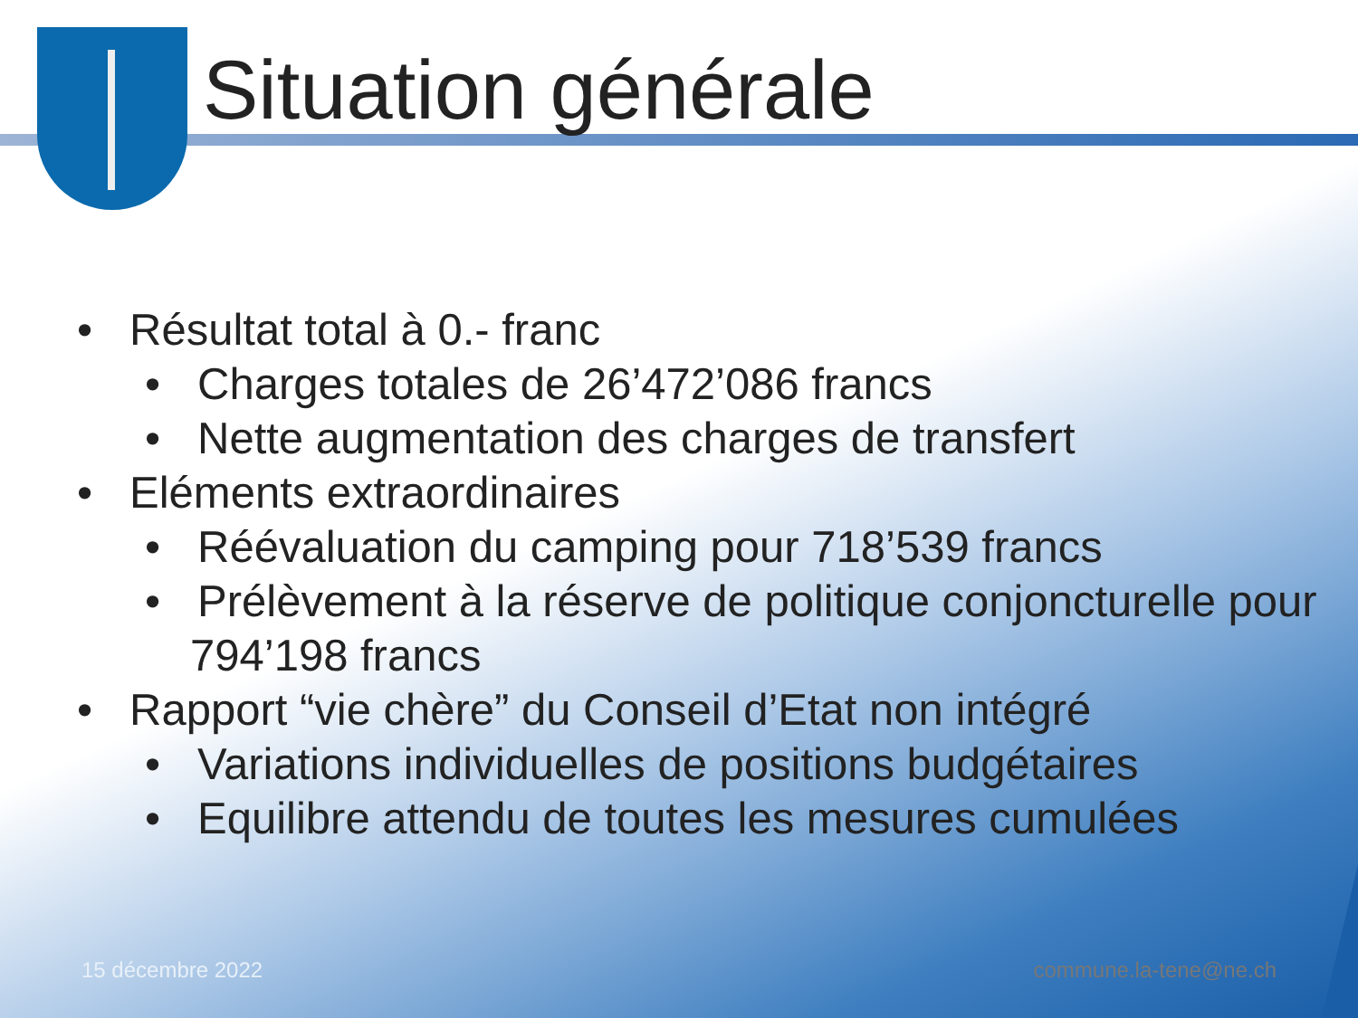Situation générale
• Résultat total à 0.- franc
• Charges totales de 26’472’086 francs
• Nette augmentation des charges de transfert
• Eléments extraordinaires
• Réévaluation du camping pour 718’539 francs
• Prélèvement à la réserve de politique conjoncturelle pour 794’198 francs
• Rapport “vie chère” du Conseil d’Etat non intégré
• Variations individuelles de positions budgétaires
• Equilibre attendu de toutes les mesures cumulées
15 décembre 2022 commune.la-tene@ne.ch